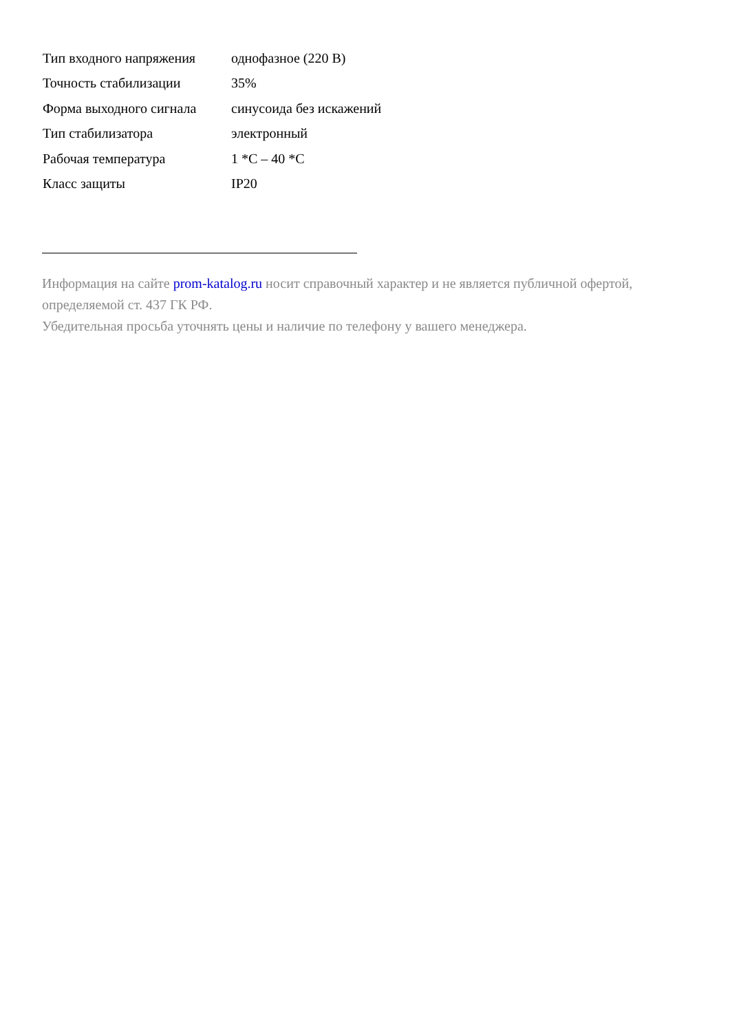| Тип входного напряжения | однофазное (220 В) |
| Точность стабилизации | 35% |
| Форма выходного сигнала | синусоида без искажений |
| Тип стабилизатора | электронный |
| Рабочая температура | 1 *C – 40 *C |
| Класс защиты | IP20 |
Информация на сайте prom-katalog.ru носит справочный характер и не является публичной офертой, определяемой ст. 437 ГК РФ.
Убедительная просьба уточнять цены и наличие по телефону у вашего менеджера.